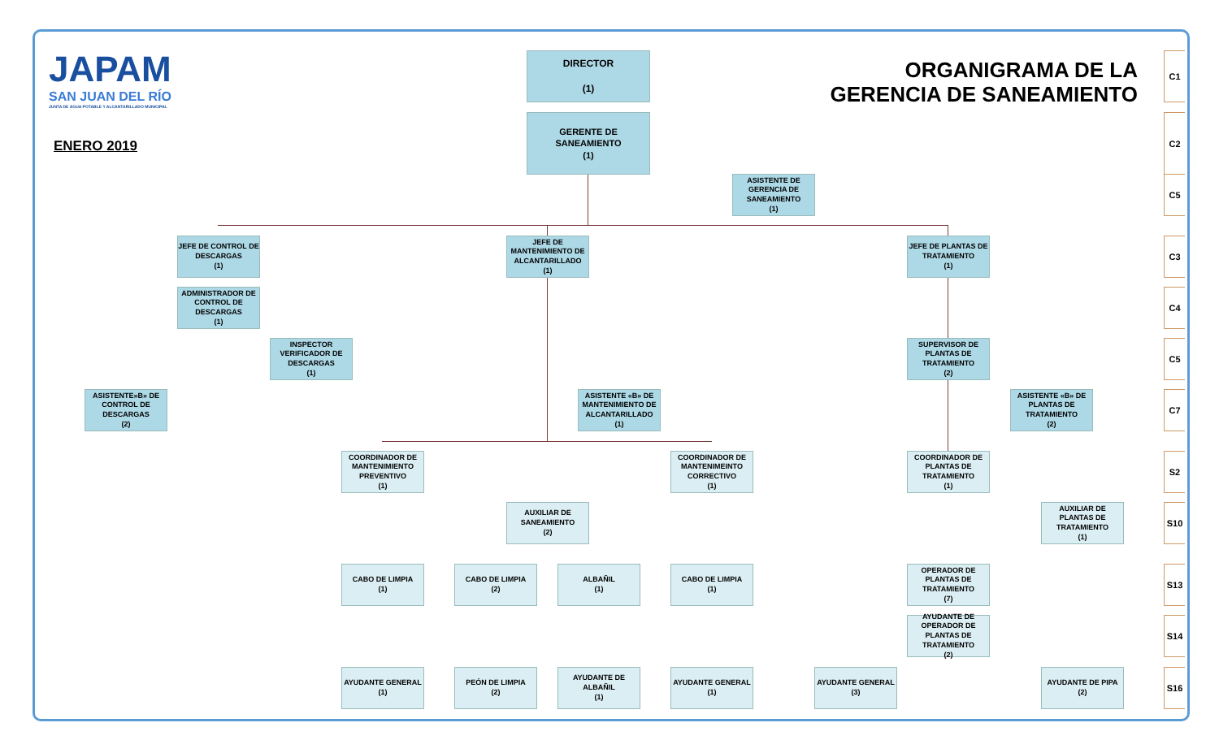JAPAM
SAN JUAN DEL RÍO
JUNTA DE AGUA POTABLE Y ALCANTARILLADO MUNICIPAL
ENERO 2019
ORGANIGRAMA DE LA
GERENCIA DE SANEAMIENTO
DIRECTOR
(1)
GERENTE DE SANEAMIENTO
(1)
ASISTENTE DE GERENCIA DE SANEAMIENTO
(1)
JEFE DE CONTROL DE DESCARGAS
(1)
JEFE DE MANTENIMIENTO DE ALCANTARILLADO
(1)
JEFE DE PLANTAS DE TRATAMIENTO
(1)
ADMINISTRADOR DE CONTROL DE DESCARGAS
(1)
INSPECTOR VERIFICADOR DE DESCARGAS
(1)
SUPERVISOR DE PLANTAS DE TRATAMIENTO
(2)
ASISTENTE»B» DE CONTROL DE DESCARGAS
(2)
ASISTENTE «B» DE MANTENIMIENTO DE ALCANTARILLADO
(1)
ASISTENTE «B» DE PLANTAS DE TRATAMIENTO
(2)
COORDINADOR DE MANTENIMIENTO PREVENTIVO
(1)
COORDINADOR DE MANTENIMEINTO CORRECTIVO
(1)
COORDINADOR DE PLANTAS DE TRATAMIENTO
(1)
AUXILIAR DE SANEAMIENTO
(2)
AUXILIAR DE PLANTAS DE TRATAMIENTO
(1)
CABO DE LIMPIA
(1)
CABO DE LIMPIA
(2)
ALBAÑIL
(1)
CABO DE LIMPIA
(1)
OPERADOR DE PLANTAS DE TRATAMIENTO
(7)
AYUDANTE DE OPERADOR DE PLANTAS DE TRATAMIENTO
(2)
AYUDANTE GENERAL
(1)
PEÓN DE LIMPIA
(2)
AYUDANTE DE ALBAÑIL
(1)
AYUDANTE GENERAL
(1)
AYUDANTE GENERAL
(3)
AYUDANTE DE PIPA
(2)
C1
C2
C5
C3
C4
C5
C7
S2
S10
S13
S14
S16